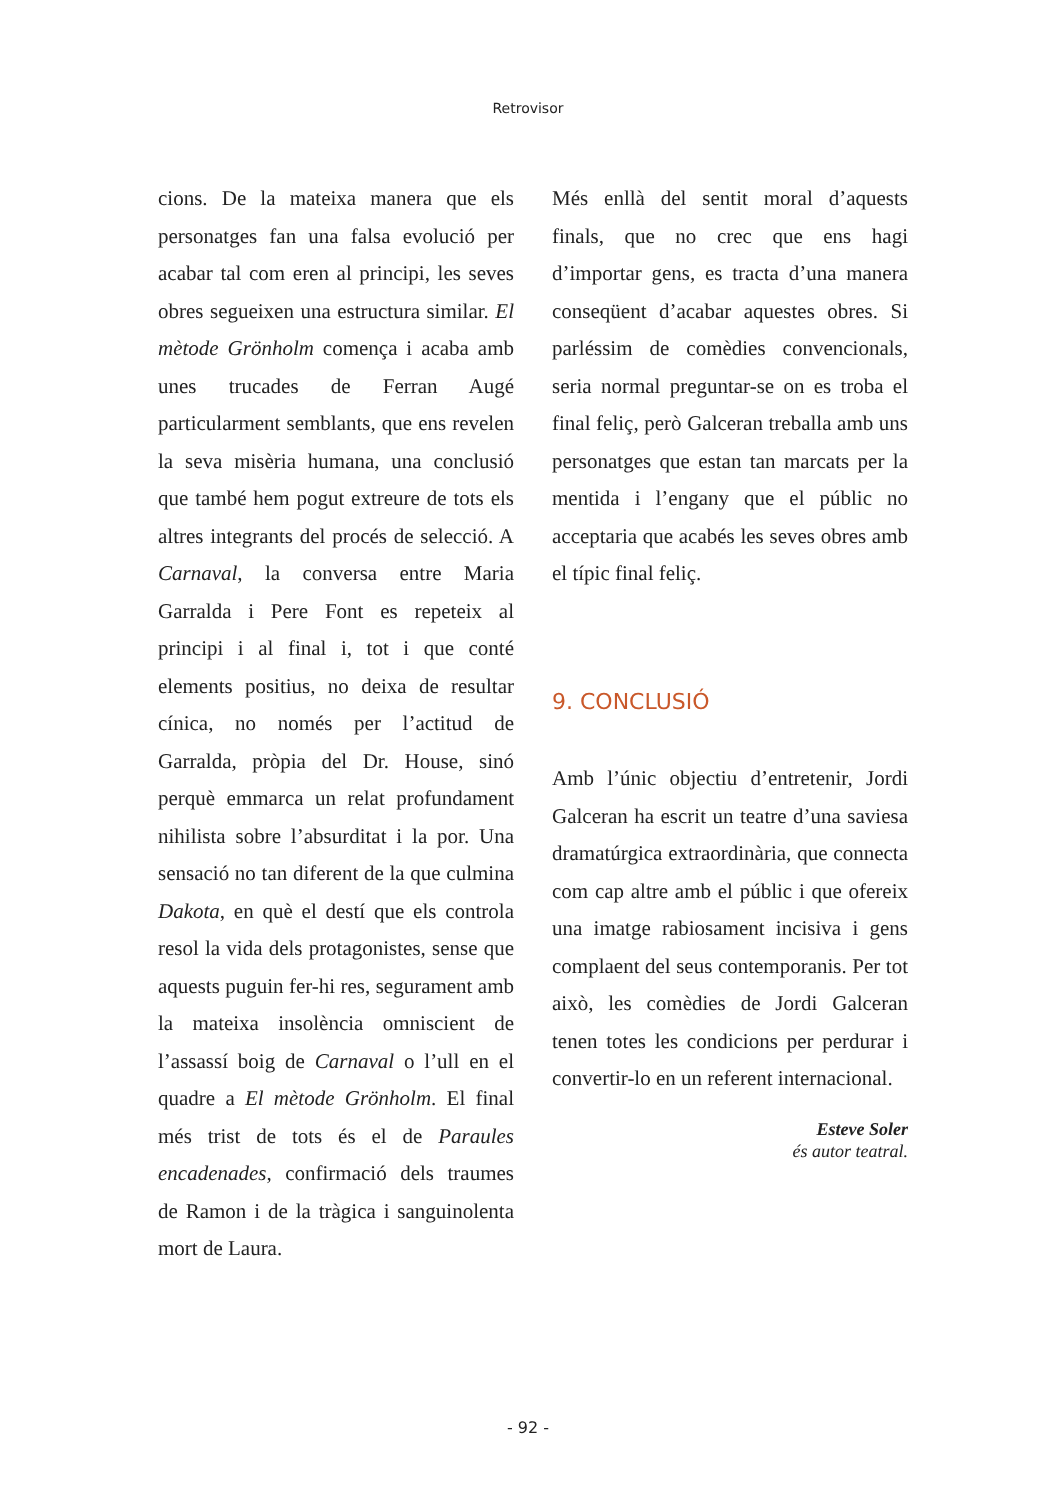Retrovisor
cions. De la mateixa manera que els personatges fan una falsa evolució per acabar tal com eren al principi, les seves obres segueixen una estructura similar. El mètode Grönholm comença i acaba amb unes trucades de Ferran Augé particularment semblants, que ens revelen la seva misèria humana, una conclusió que també hem pogut extreure de tots els altres integrants del procés de selecció. A Carnaval, la conversa entre Maria Garralda i Pere Font es repeteix al principi i al final i, tot i que conté elements positius, no deixa de resultar cínica, no només per l’actitud de Garralda, pròpia del Dr. House, sinó perquè emmarca un relat profundament nihilista sobre l’absurditat i la por. Una sensació no tan diferent de la que culmina Dakota, en què el destí que els controla resol la vida dels protagonistes, sense que aquests puguin fer-hi res, segurament amb la mateixa insolència omniscient de l’assassí boig de Carnaval o l’ull en el quadre a El mètode Grönholm. El final més trist de tots és el de Paraules encadenades, confirmació dels traumes de Ramon i de la tràgica i sanguinolenta mort de Laura.
Més enllà del sentit moral d’aquests finals, que no crec que ens hagi d’importar gens, es tracta d’una manera conseqüent d’acabar aquestes obres. Si parléssim de comèdies convencionals, seria normal preguntar-se on es troba el final feliç, però Galceran treballa amb uns personatges que estan tan marcats per la mentida i l’engany que el públic no acceptaria que acabés les seves obres amb el típic final feliç.
9. CONCLUSIÓ
Amb l’únic objectiu d’entretenir, Jordi Galceran ha escrit un teatre d’una saviesa dramatúrgica extraordinària, que connecta com cap altre amb el públic i que ofereix una imatge rabiosament incisiva i gens complaent del seus contemporanis. Per tot això, les comèdies de Jordi Galceran tenen totes les condicions per perdurar i convertir-lo en un referent internacional.
Esteve Soler
és autor teatral.
- 92 -